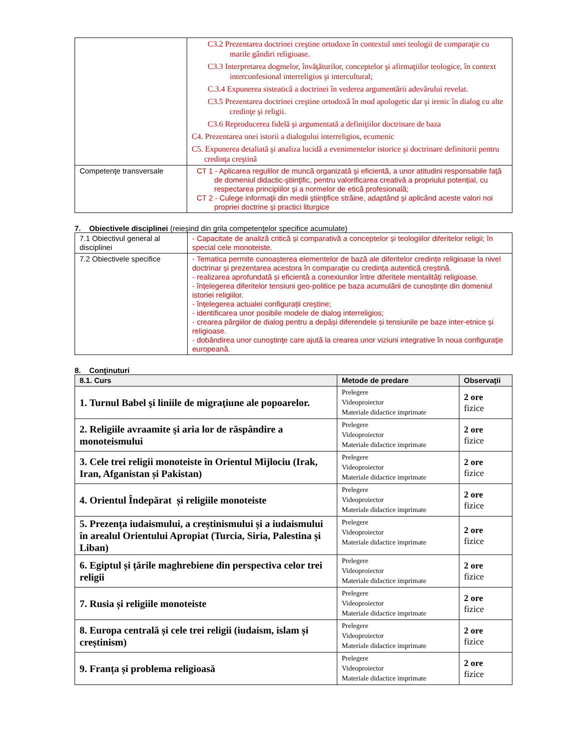| | C3.2 Prezentarea doctrinei creştine ortodoxe în contextul unei teologii de comparaţie cu marile gândiri religioase. C3.3 Interpretarea dogmelor, învăţăturilor, conceptelor şi afirmaţiilor teologice, în context interconfesional interreligios şi intercultural; C.3.4 Expunerea sisteatică a doctrinei în vederea argumentării adevărului revelat. C3.5 Prezentarea doctrinei creştine ortodoxă în mod apologetic dar şi irenic în dialog cu alte credinţe şi religii. C3.6 Reproducerea fidelă şi argumentată a definiţiilor doctrinare de baza C4. Prezentarea unei istorii a dialogului interreligios, ecumenic C5. Expunerea detaliată şi analiza lucidă a evenimentelor istorice şi doctrinare definitorii pentru credinţa creştină |
| Competenţe transversale | CT 1 - Aplicarea regulilor de muncă organizată şi eficientă, a unor atitudini responsabile faţă de domeniul didactic-ştiinţific, pentru valorificarea creativă a propriului potenţial, cu respectarea principiilor şi a normelor de etică profesională; CT 2 - Culege informaţii din medii ştiinţifice străine, adaptând şi aplicând aceste valori noi propriei doctrine şi practici liturgice |
7. Obiectivele disciplinei (reieşind din grila competenţelor specifice acumulate)
| 7.1 Obiectivul general al disciplinei | - Capacitate de analiză critică și comparativă a conceptelor și teologiilor diferitelor religii; în special cele monoteiste. |
| 7.2 Obiectivele specifice | - Tematica permite cunoașterea elementelor de bază ale diferitelor credințe religioase la nivel doctrinar și prezentarea acestora în comparație cu credința autentică creștină. - realizarea aprofundată și eficientă a conexiunilor între diferitele mentalități religioase. - înțelegerea diferitelor tensiuni geo-politice pe baza acumulării de cunoștințe din domeniul istoriei religiilor. - înțelegerea actualei configurații creștine; - identificarea unor posibile modele de dialog interreligios; - crearea pârgiilor de dialog pentru a depăși diferendele și tensiunile pe baze inter-etnice și religioase. - dobândirea unor cunoştinţe care ajută la crearea unor viziuni integrative în noua configuraţie europeană. |
8. Conţinuturi
| 8.1. Curs | Metode de predare | Observaţii |
| --- | --- | --- |
| 1. Turnul Babel şi liniile de migraţiune ale popoarelor. | Prelegere Videoproiector Materiale didactice imprimate | 2 ore fizice |
| 2. Religiile avraamite şi aria lor de răspândire a monoteismului | Prelegere Videoproiector Materiale didactice imprimate | 2 ore fizice |
| 3. Cele trei religii monoteiste în Orientul Mijlociu (Irak, Iran, Afganistan și Pakistan) | Prelegere Videoproiector Materiale didactice imprimate | 2 ore fizice |
| 4. Orientul Îndepărat și religiile monoteiste | Prelegere Videoproiector Materiale didactice imprimate | 2 ore fizice |
| 5. Prezența iudaismului, a creștinismului și a iudaismului în arealul Orientului Apropiat (Turcia, Siria, Palestina și Liban) | Prelegere Videoproiector Materiale didactice imprimate | 2 ore fizice |
| 6. Egiptul și țările maghrebiene din perspectiva celor trei religii | Prelegere Videoproiector Materiale didactice imprimate | 2 ore fizice |
| 7. Rusia și religiile monoteiste | Prelegere Videoproiector Materiale didactice imprimate | 2 ore fizice |
| 8. Europa centrală și cele trei religii (iudaism, islam și creștinism) | Prelegere Videoproiector Materiale didactice imprimate | 2 ore fizice |
| 9. Franța și problema religioasă | Prelegere Videoproiector Materiale didactice imprimate | 2 ore fizice |